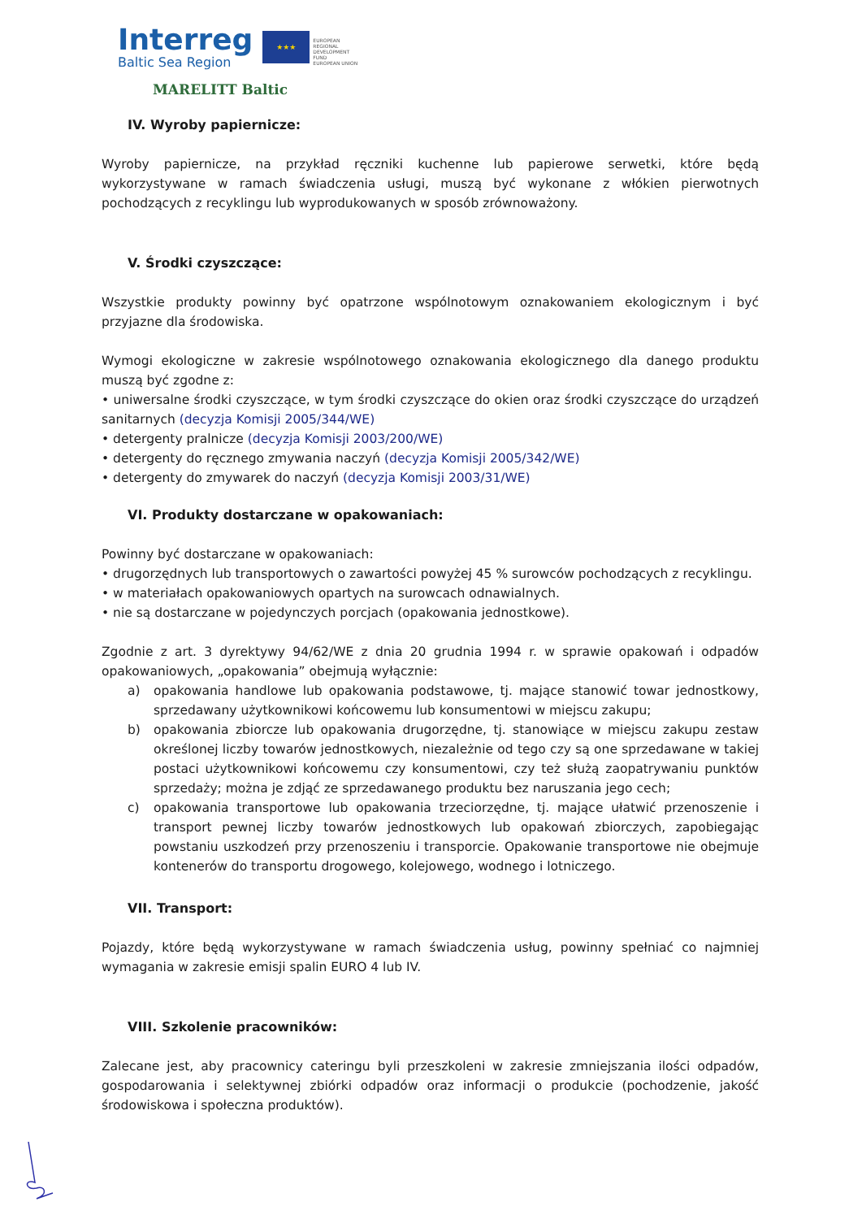Interreg
Baltic Sea Region
★★★
EUROPEAN
REGIONAL
DEVELOPMENT
FUND
EUROPEAN UNION
MARELITT Baltic
IV. Wyroby papiernicze:
Wyroby papiernicze, na przykład ręczniki kuchenne lub papierowe serwetki, które będą wykorzystywane w ramach świadczenia usługi, muszą być wykonane z włókien pierwotnych pochodzących z recyklingu lub wyprodukowanych w sposób zrównoważony.
V. Środki czyszczące:
Wszystkie produkty powinny być opatrzone wspólnotowym oznakowaniem ekologicznym i być przyjazne dla środowiska.
Wymogi ekologiczne w zakresie wspólnotowego oznakowania ekologicznego dla danego produktu muszą być zgodne z:
• uniwersalne środki czyszczące, w tym środki czyszczące do okien oraz środki czyszczące do urządzeń sanitarnych (decyzja Komisji 2005/344/WE)
• detergenty pralnicze (decyzja Komisji 2003/200/WE)
• detergenty do ręcznego zmywania naczyń (decyzja Komisji 2005/342/WE)
• detergenty do zmywarek do naczyń (decyzja Komisji 2003/31/WE)
VI. Produkty dostarczane w opakowaniach:
Powinny być dostarczane w opakowaniach:
• drugorzędnych lub transportowych o zawartości powyżej 45 % surowców pochodzących z recyklingu.
• w materiałach opakowaniowych opartych na surowcach odnawialnych.
• nie są dostarczane w pojedynczych porcjach (opakowania jednostkowe).
Zgodnie z art. 3 dyrektywy 94/62/WE z dnia 20 grudnia 1994 r. w sprawie opakowań i odpadów opakowaniowych, „opakowania” obejmują wyłącznie:
a) opakowania handlowe lub opakowania podstawowe, tj. mające stanowić towar jednostkowy, sprzedawany użytkownikowi końcowemu lub konsumentowi w miejscu zakupu;
b) opakowania zbiorcze lub opakowania drugorzędne, tj. stanowiące w miejscu zakupu zestaw określonej liczby towarów jednostkowych, niezależnie od tego czy są one sprzedawane w takiej postaci użytkownikowi końcowemu czy konsumentowi, czy też służą zaopatrywaniu punktów sprzedaży; można je zdjąć ze sprzedawanego produktu bez naruszania jego cech;
c) opakowania transportowe lub opakowania trzeciorzędne, tj. mające ułatwić przenoszenie i transport pewnej liczby towarów jednostkowych lub opakowań zbiorczych, zapobiegając powstaniu uszkodzeń przy przenoszeniu i transporcie. Opakowanie transportowe nie obejmuje kontenerów do transportu drogowego, kolejowego, wodnego i lotniczego.
VII. Transport:
Pojazdy, które będą wykorzystywane w ramach świadczenia usług, powinny spełniać co najmniej wymagania w zakresie emisji spalin EURO 4 lub IV.
VIII. Szkolenie pracowników:
Zalecane jest, aby pracownicy cateringu byli przeszkoleni w zakresie zmniejszania ilości odpadów, gospodarowania i selektywnej zbiórki odpadów oraz informacji o produkcie (pochodzenie, jakość środowiskowa i społeczna produktów).